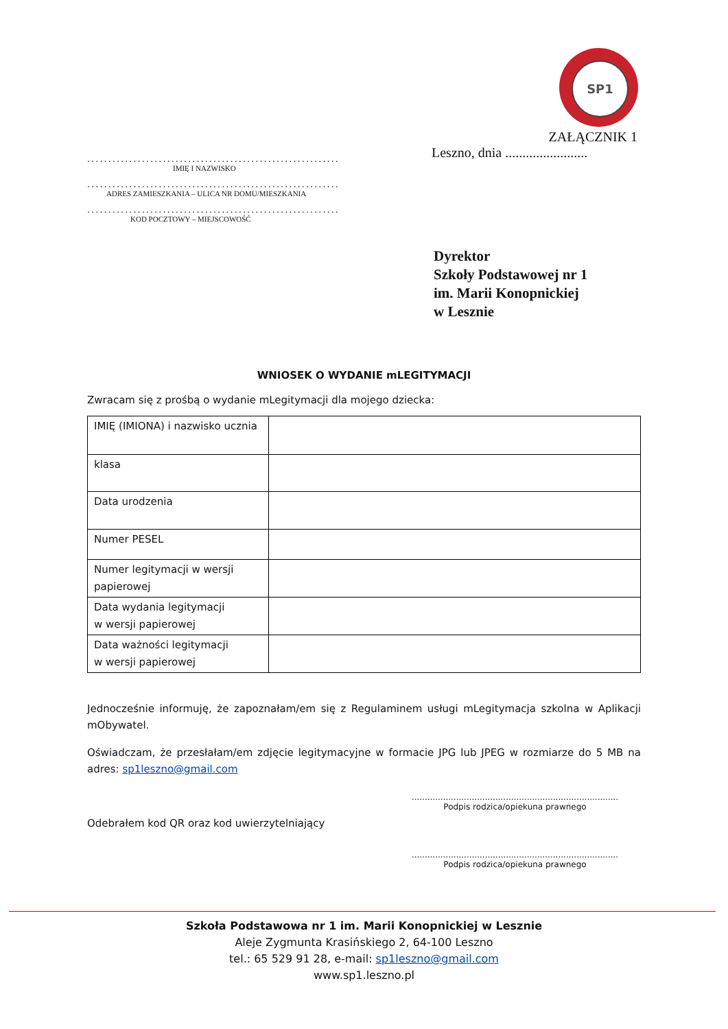SP1
............................................................
IMIĘ I NAZWISKO
............................................................
ADRES ZAMIESZKANIA – ULICA NR DOMU/MIESZKANIA
............................................................
KOD POCZTOWY – MIEJSCOWOŚĆ
ZAŁĄCZNIK 1
Leszno, dnia ........................
Dyrektor
Szkoły Podstawowej nr 1
im. Marii Konopnickiej
w Lesznie
WNIOSEK O WYDANIE mLEGITYMACJI
Zwracam się z prośbą o wydanie mLegitymacji dla mojego dziecka:
| IMIĘ (IMIONA) i nazwisko ucznia | |
| klasa | |
| Data urodzenia | |
| Numer PESEL | |
| Numer legitymacji w wersji papierowej | |
| Data wydania legitymacji w wersji papierowej | |
| Data ważności legitymacji w wersji papierowej | |
Jednocześnie informuję, że zapoznałam/em się z Regulaminem usługi mLegitymacja szkolna w Aplikacji mObywatel.
Oświadczam, że przesłałam/em zdjęcie legitymacyjne w formacie JPG lub JPEG w rozmiarze do 5 MB na adres: sp1leszno@gmail.com
...............................................................................
Podpis rodzica/opiekuna prawnego
Odebrałem kod QR oraz kod uwierzytelniający
...............................................................................
Podpis rodzica/opiekuna prawnego
Szkoła Podstawowa nr 1 im. Marii Konopnickiej w Lesznie
Aleje Zygmunta Krasińskiego 2, 64-100 Leszno
tel.: 65 529 91 28, e-mail: sp1leszno@gmail.com
www.sp1.leszno.pl